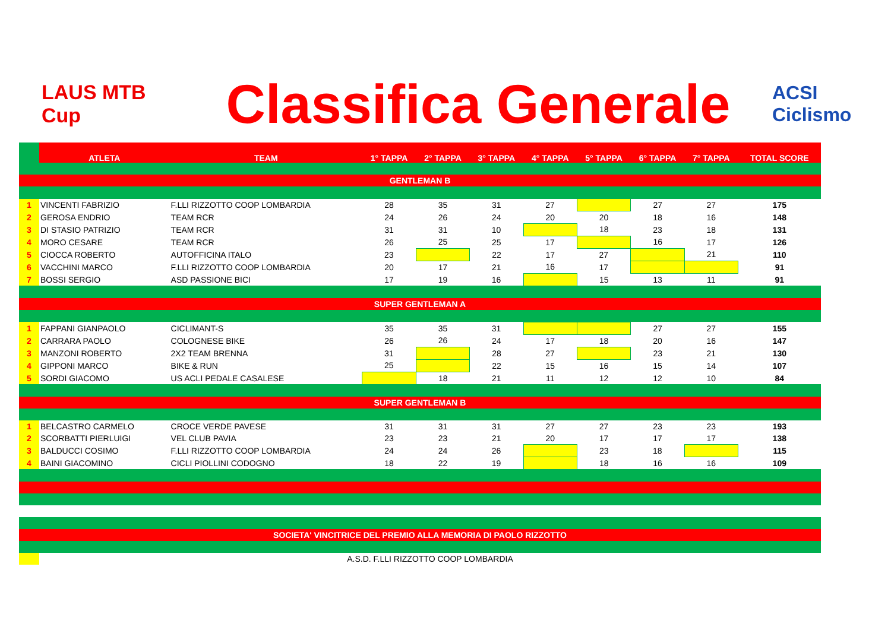LAUS MTB Cup
Classifica Generale
ACSI Ciclismo
| | ATLETA | TEAM | 1° TAPPA | 2° TAPPA | 3° TAPPA | 4° TAPPA | 5° TAPPA | 6° TAPPA | 7° TAPPA | TOTAL SCORE |
| --- | --- | --- | --- | --- | --- | --- | --- | --- | --- | --- |
| GENTLEMAN B | | | | | | | | | | |
| 1 | VINCENTI FABRIZIO | F.LLI RIZZOTTO COOP LOMBARDIA | 28 | 35 | 31 | 27 | | 27 | 27 | 175 |
| 2 | GEROSA ENDRIO | TEAM RCR | 24 | 26 | 24 | 20 | 20 | 18 | 16 | 148 |
| 3 | DI STASIO PATRIZIO | TEAM RCR | 31 | 31 | 10 | | 18 | 23 | 18 | 131 |
| 4 | MORO CESARE | TEAM RCR | 26 | 25 | 25 | 17 | | 16 | 17 | 126 |
| 5 | CIOCCA ROBERTO | AUTOFFICINA ITALO | 23 | | 22 | 17 | 27 | | 21 | 110 |
| 6 | VACCHINI MARCO | F.LLI RIZZOTTO COOP LOMBARDIA | 20 | 17 | 21 | 16 | 17 | | | 91 |
| 7 | BOSSI SERGIO | ASD PASSIONE BICI | 17 | 19 | 16 | | 15 | 13 | 11 | 91 |
| SUPER GENTLEMAN A | | | | | | | | | | |
| 1 | FAPPANI GIANPAOLO | CICLIMANT-S | 35 | 35 | 31 | | | 27 | 27 | 155 |
| 2 | CARRARA PAOLO | COLOGNESE BIKE | 26 | 26 | 24 | 17 | 18 | 20 | 16 | 147 |
| 3 | MANZONI ROBERTO | 2X2 TEAM BRENNA | 31 | | 28 | 27 | | 23 | 21 | 130 |
| 4 | GIPPONI MARCO | BIKE & RUN | 25 | | 22 | 15 | 16 | 15 | 14 | 107 |
| 5 | SORDI GIACOMO | US ACLI PEDALE CASALESE | | 18 | 21 | 11 | 12 | 12 | 10 | 84 |
| SUPER GENTLEMAN B | | | | | | | | | | |
| 1 | BELCASTRO CARMELO | CROCE VERDE PAVESE | 31 | 31 | 31 | 27 | 27 | 23 | 23 | 193 |
| 2 | SCORBATTI PIERLUIGI | VEL CLUB PAVIA | 23 | 23 | 21 | 20 | 17 | 17 | 17 | 138 |
| 3 | BALDUCCI COSIMO | F.LLI RIZZOTTO COOP LOMBARDIA | 24 | 24 | 26 | | 23 | 18 | | 115 |
| 4 | BAINI GIACOMINO | CICLI PIOLLINI CODOGNO | 18 | 22 | 19 | | 18 | 16 | 16 | 109 |
| SOCIETA' VINCITRICE DEL PREMIO ALLA MEMORIA DI PAOLO RIZZOTTO | | | | | | | | | | |
| | A.S.D. F.LLI RIZZOTTO COOP LOMBARDIA | | | | | | | | | |